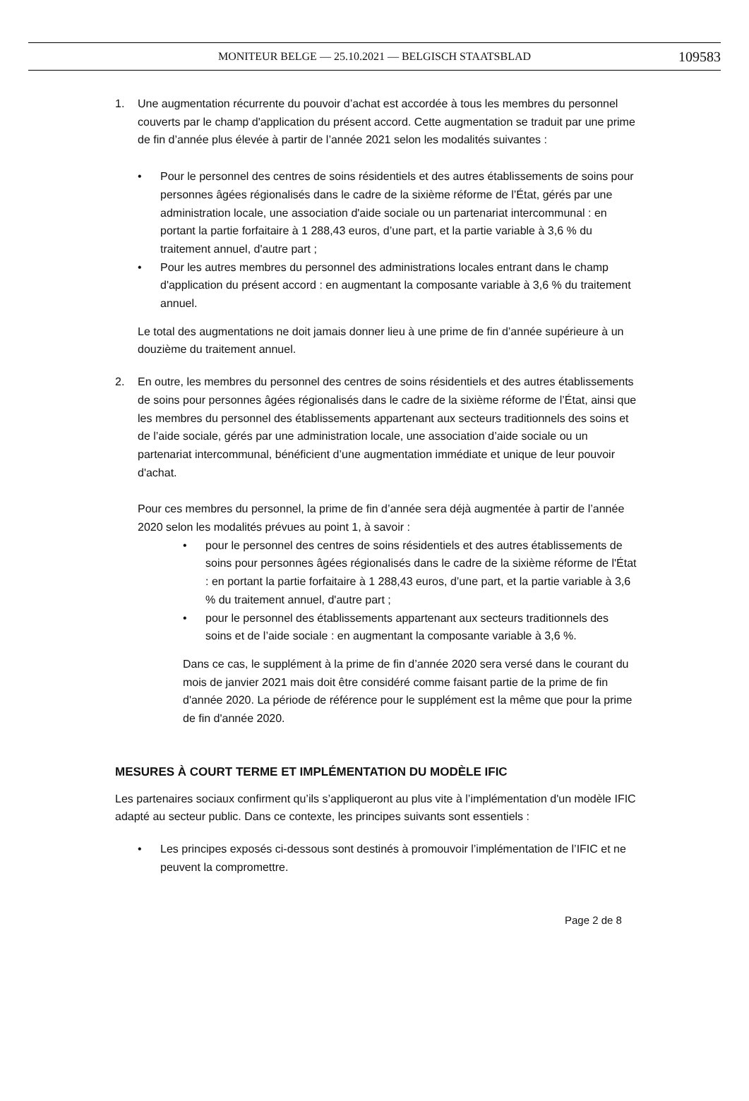MONITEUR BELGE — 25.10.2021 — BELGISCH STAATSBLAD 109583
1. Une augmentation récurrente du pouvoir d’achat est accordée à tous les membres du personnel couverts par le champ d'application du présent accord. Cette augmentation se traduit par une prime de fin d’année plus élevée à partir de l’année 2021 selon les modalités suivantes :
• Pour le personnel des centres de soins résidentiels et des autres établissements de soins pour personnes âgées régionalisés dans le cadre de la sixième réforme de l’État, gérés par une administration locale, une association d'aide sociale ou un partenariat intercommunal : en portant la partie forfaitaire à 1 288,43 euros, d’une part, et la partie variable à 3,6 % du traitement annuel, d'autre part ;
• Pour les autres membres du personnel des administrations locales entrant dans le champ d'application du présent accord : en augmentant la composante variable à 3,6 % du traitement annuel.
Le total des augmentations ne doit jamais donner lieu à une prime de fin d’année supérieure à un douzième du traitement annuel.
2. En outre, les membres du personnel des centres de soins résidentiels et des autres établissements de soins pour personnes âgées régionalisés dans le cadre de la sixième réforme de l’État, ainsi que les membres du personnel des établissements appartenant aux secteurs traditionnels des soins et de l’aide sociale, gérés par une administration locale, une association d’aide sociale ou un partenariat intercommunal, bénéficient d’une augmentation immédiate et unique de leur pouvoir d'achat.
Pour ces membres du personnel, la prime de fin d’année sera déjà augmentée à partir de l’année 2020 selon les modalités prévues au point 1, à savoir :
• pour le personnel des centres de soins résidentiels et des autres établissements de soins pour personnes âgées régionalisés dans le cadre de la sixième réforme de l'État : en portant la partie forfaitaire à 1 288,43 euros, d’une part, et la partie variable à 3,6 % du traitement annuel, d'autre part ;
• pour le personnel des établissements appartenant aux secteurs traditionnels des soins et de l’aide sociale : en augmentant la composante variable à 3,6 %.
Dans ce cas, le supplément à la prime de fin d’année 2020 sera versé dans le courant du mois de janvier 2021 mais doit être considéré comme faisant partie de la prime de fin d'année 2020. La période de référence pour le supplément est la même que pour la prime de fin d'année 2020.
MESURES À COURT TERME ET IMPLÉMENTATION DU MODÈLE IFIC
Les partenaires sociaux confirment qu’ils s’appliqueront au plus vite à l’implémentation d'un modèle IFIC adapté au secteur public. Dans ce contexte, les principes suivants sont essentiels :
• Les principes exposés ci-dessous sont destinés à promouvoir l’implémentation de l’IFIC et ne peuvent la compromettre.
Page 2 de 8